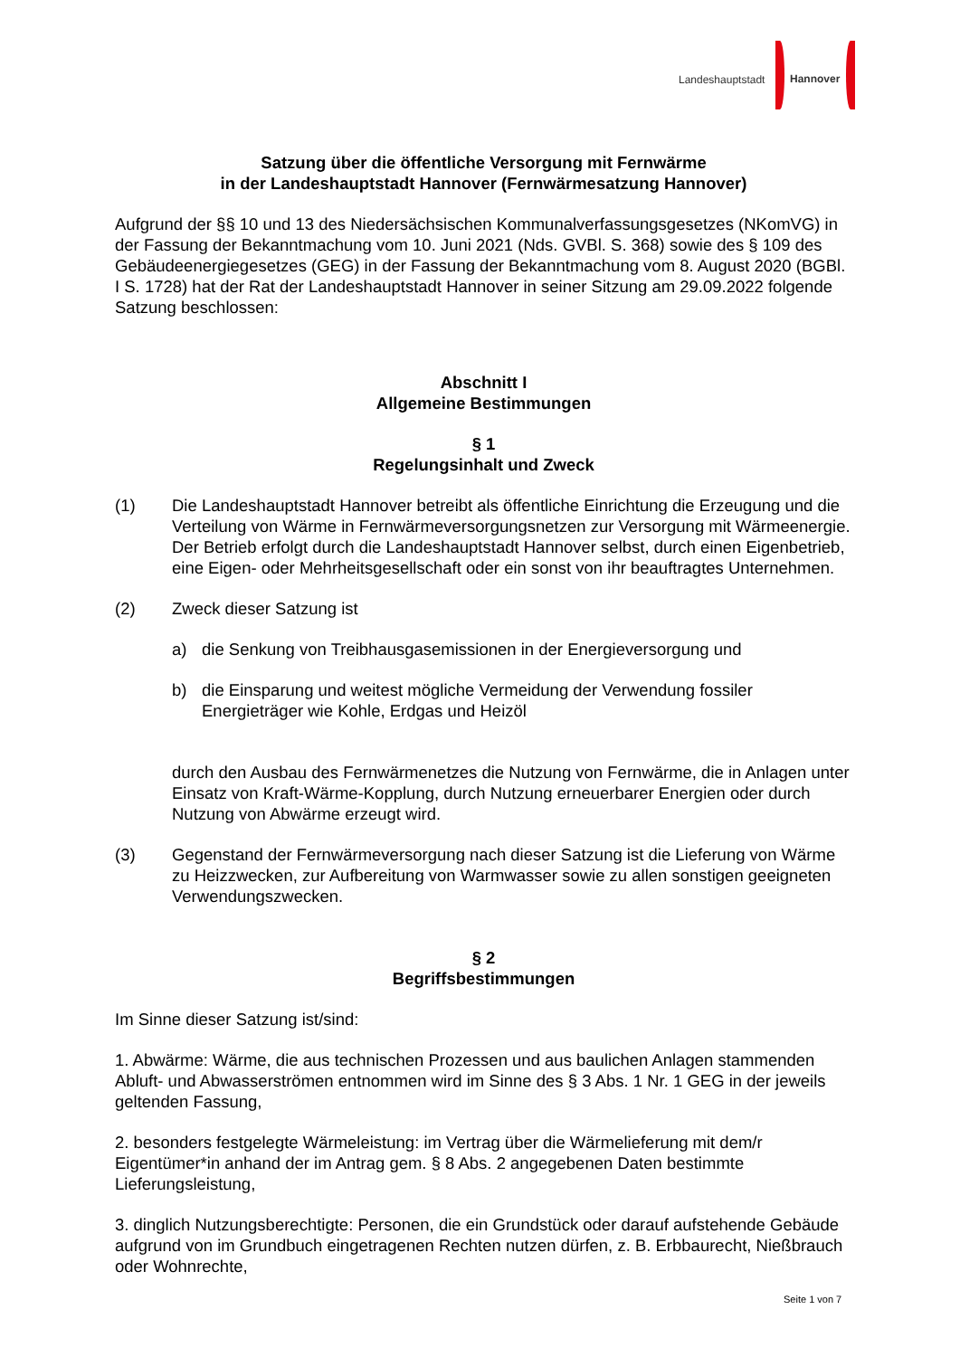Landeshauptstadt Hannover
Satzung über die öffentliche Versorgung mit Fernwärme
in der Landeshauptstadt Hannover (Fernwärmesatzung Hannover)
Aufgrund der §§ 10 und 13 des Niedersächsischen Kommunalverfassungsgesetzes (NKomVG) in der Fassung der Bekanntmachung vom 10. Juni 2021 (Nds. GVBl. S. 368) sowie des § 109 des Gebäudeenergiegesetzes (GEG) in der Fassung der Bekanntmachung vom 8. August 2020 (BGBl. I S. 1728) hat der Rat der Landeshauptstadt Hannover in seiner Sitzung am 29.09.2022 folgende Satzung beschlossen:
Abschnitt I
Allgemeine Bestimmungen
§ 1
Regelungsinhalt und Zweck
(1) Die Landeshauptstadt Hannover betreibt als öffentliche Einrichtung die Erzeugung und die Verteilung von Wärme in Fernwärmeversorgungsnetzen zur Versorgung mit Wärmeenergie. Der Betrieb erfolgt durch die Landeshauptstadt Hannover selbst, durch einen Eigenbetrieb, eine Eigen- oder Mehrheitsgesellschaft oder ein sonst von ihr beauftragtes Unternehmen.
(2) Zweck dieser Satzung ist
a) die Senkung von Treibhausgasemissionen in der Energieversorgung und
b) die Einsparung und weitest mögliche Vermeidung der Verwendung fossiler Energieträger wie Kohle, Erdgas und Heizöl
durch den Ausbau des Fernwärmenetzes die Nutzung von Fernwärme, die in Anlagen unter Einsatz von Kraft-Wärme-Kopplung, durch Nutzung erneuerbarer Energien oder durch Nutzung von Abwärme erzeugt wird.
(3) Gegenstand der Fernwärmeversorgung nach dieser Satzung ist die Lieferung von Wärme zu Heizzwecken, zur Aufbereitung von Warmwasser sowie zu allen sonstigen geeigneten Verwendungszwecken.
§ 2
Begriffsbestimmungen
Im Sinne dieser Satzung ist/sind:
1. Abwärme: Wärme, die aus technischen Prozessen und aus baulichen Anlagen stammenden Abluft- und Abwasserströmen entnommen wird im Sinne des § 3 Abs. 1 Nr. 1 GEG in der jeweils geltenden Fassung,
2. besonders festgelegte Wärmeleistung: im Vertrag über die Wärmelieferung mit dem/r Eigentümer*in anhand der im Antrag gem. § 8 Abs. 2 angegebenen Daten bestimmte Lieferungsleistung,
3. dinglich Nutzungsberechtigte: Personen, die ein Grundstück oder darauf aufstehende Gebäude aufgrund von im Grundbuch eingetragenen Rechten nutzen dürfen, z. B. Erbbaurecht, Nießbrauch oder Wohnrechte,
Seite 1 von 7